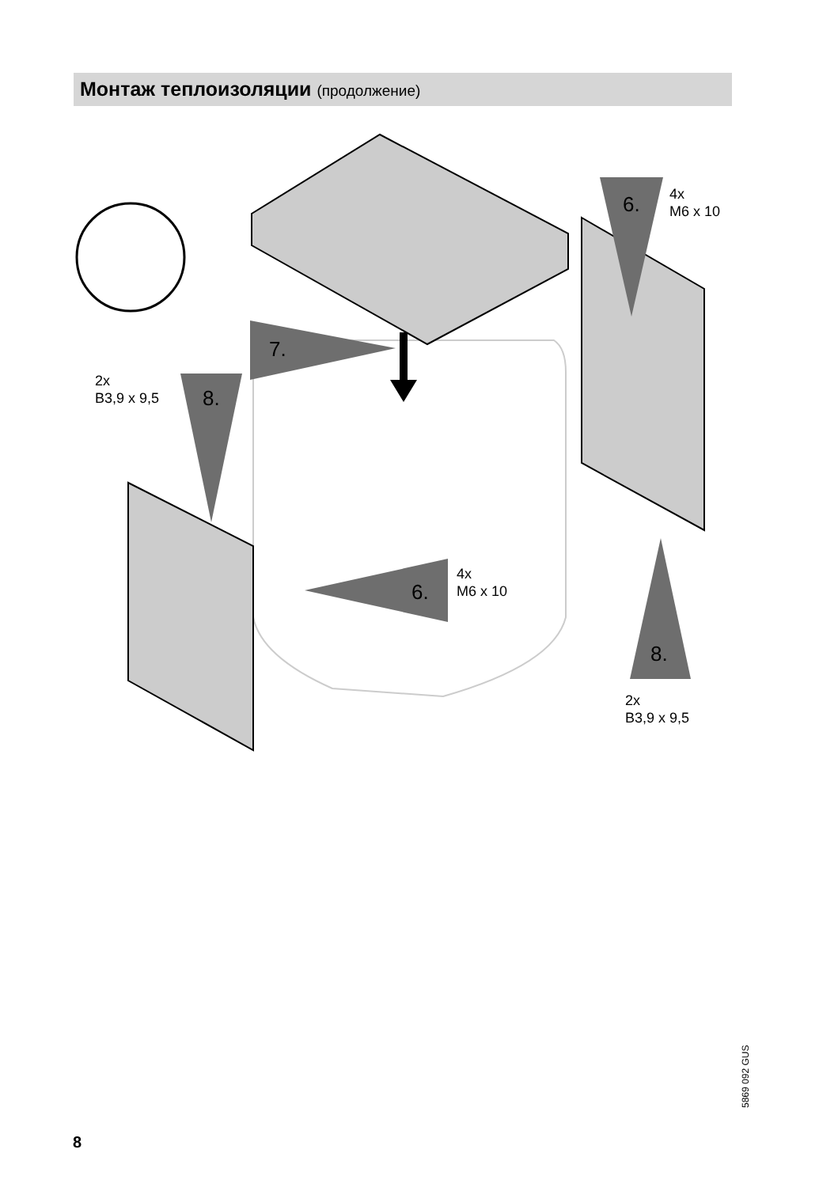Монтаж теплоизоляции (продолжение)
7.
8.
2x
B3,9 x 9,5
6.
4x
M6 x 10
6.
4x
M6 x 10
8.
2x
B3,9 x 9,5
8
5869 092 GUS